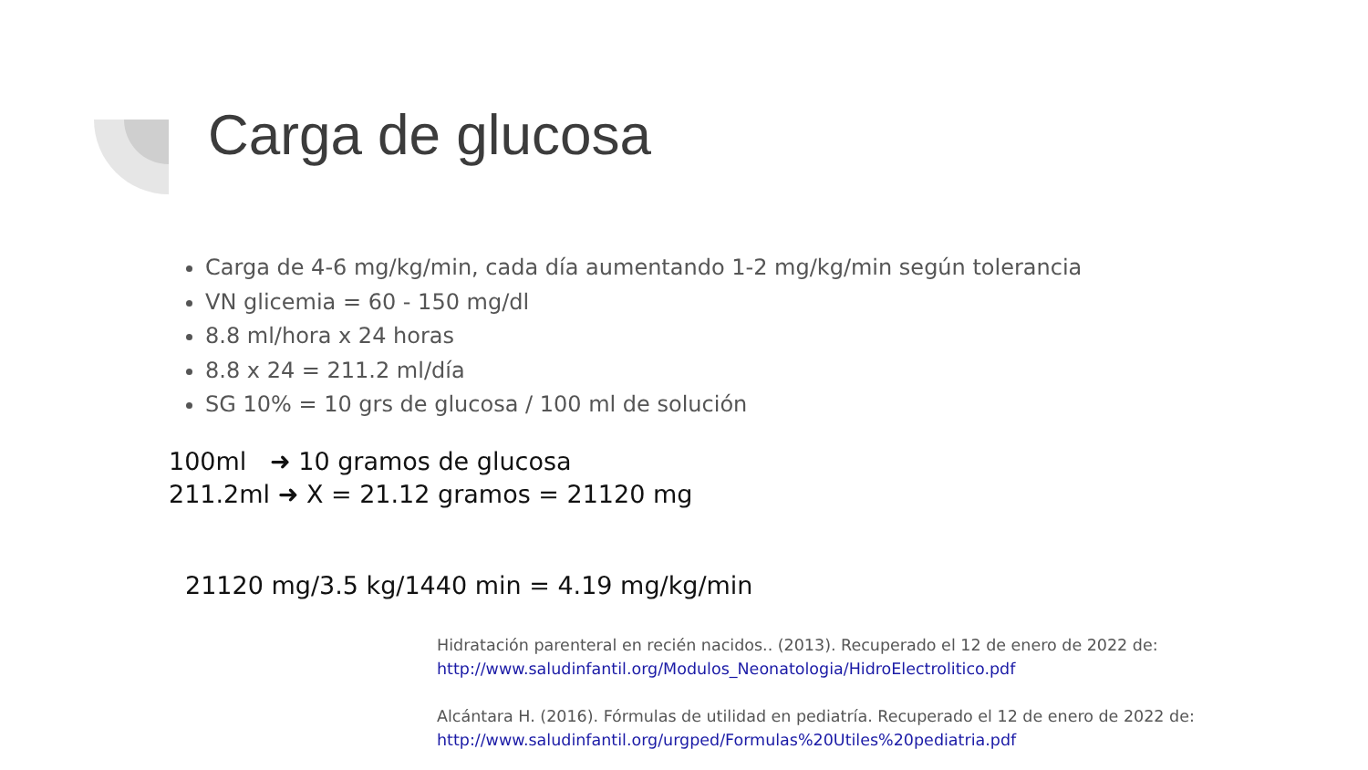Carga de glucosa
Carga de 4-6 mg/kg/min, cada día aumentando 1-2 mg/kg/min según tolerancia
VN glicemia = 60 - 150 mg/dl
8.8 ml/hora x 24 horas
8.8 x 24 = 211.2 ml/día
SG 10% = 10 grs de glucosa / 100 ml de solución
100ml ➜ 10 gramos de glucosa
211.2ml ➜ X = 21.12 gramos = 21120 mg
21120 mg/3.5 kg/1440 min = 4.19 mg/kg/min
Hidratación parenteral en recién nacidos.. (2013). Recuperado el 12 de enero de 2022 de:
http://www.saludinfantil.org/Modulos_Neonatologia/HidroElectrolitico.pdf
Alcántara H. (2016). Fórmulas de utilidad en pediatría. Recuperado el 12 de enero de 2022 de:
http://www.saludinfantil.org/urgped/Formulas%20Utiles%20pediatria.pdf